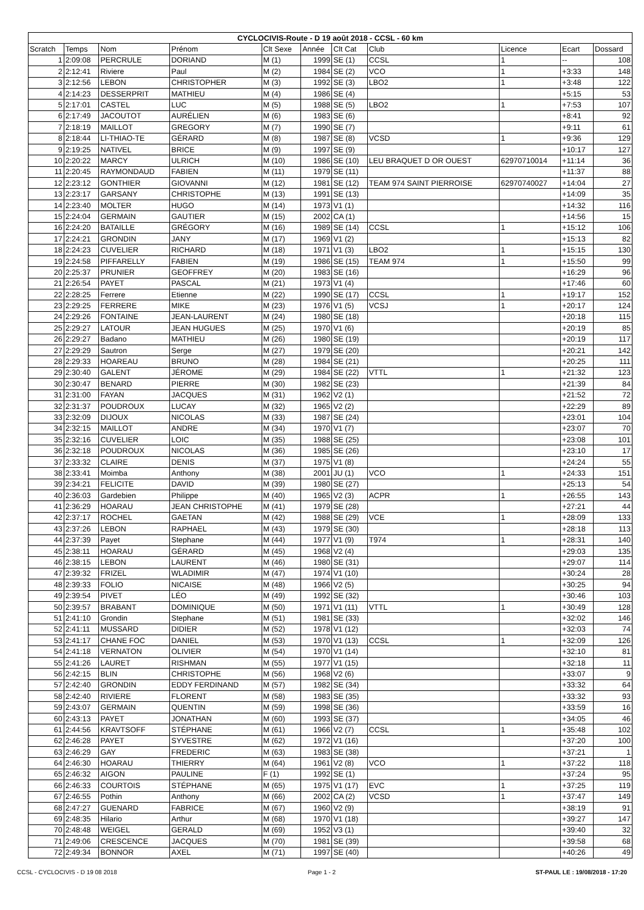| CYCLOCIVIS-Route - D 19 août 2018 - CCSL - 60 km | | | | | | | | | | |
| --- | --- | --- | --- | --- | --- | --- | --- | --- | --- | --- |
| Scratch | Temps | Nom | Prénom | Clt Sexe | Année | Clt Cat | Club | Licence | Ecart | Dossard |
| 1 | 2:09:08 | PERCRULE | DORIAND | M (1) | 1999 | SE (1) | CCSL | 1 | -- | 108 |
| 2 | 2:12:41 | Riviere | Paul | M (2) | 1984 | SE (2) | VCO | 1 | +3:33 | 148 |
| 3 | 2:12:56 | LEBON | CHRISTOPHER | M (3) | 1992 | SE (3) | LBO2 | 1 | +3:48 | 122 |
| 4 | 2:14:23 | DESSERPRIT | MATHIEU | M (4) | 1986 | SE (4) | | | +5:15 | 53 |
| 5 | 2:17:01 | CASTEL | LUC | M (5) | 1988 | SE (5) | LBO2 | 1 | +7:53 | 107 |
| 6 | 2:17:49 | JACOUTOT | AURÉLIEN | M (6) | 1983 | SE (6) | | | +8:41 | 92 |
| 7 | 2:18:19 | MAILLOT | GREGORY | M (7) | 1990 | SE (7) | | | +9:11 | 61 |
| 8 | 2:18:44 | LI-THIAO-TE | GÉRARD | M (8) | 1987 | SE (8) | VCSD | 1 | +9:36 | 129 |
| 9 | 2:19:25 | NATIVEL | BRICE | M (9) | 1997 | SE (9) | | | +10:17 | 127 |
| 10 | 2:20:22 | MARCY | ULRICH | M (10) | 1986 | SE (10) | LEU BRAQUET D OR OUEST | 62970710014 | +11:14 | 36 |
| 11 | 2:20:45 | RAYMONDAUD | FABIEN | M (11) | 1979 | SE (11) | | | +11:37 | 88 |
| 12 | 2:23:12 | GONTHIER | GIOVANNI | M (12) | 1981 | SE (12) | TEAM 974 SAINT PIERROISE | 62970740027 | +14:04 | 27 |
| 13 | 2:23:17 | GARSANY | CHRISTOPHE | M (13) | 1991 | SE (13) | | | +14:09 | 35 |
| 14 | 2:23:40 | MOLTER | HUGO | M (14) | 1973 | V1 (1) | | | +14:32 | 116 |
| 15 | 2:24:04 | GERMAIN | GAUTIER | M (15) | 2002 | CA (1) | | | +14:56 | 15 |
| 16 | 2:24:20 | BATAILLE | GRÉGORY | M (16) | 1989 | SE (14) | CCSL | 1 | +15:12 | 106 |
| 17 | 2:24:21 | GRONDIN | JANY | M (17) | 1969 | V1 (2) | | | +15:13 | 82 |
| 18 | 2:24:23 | CUVELIER | RICHARD | M (18) | 1971 | V1 (3) | LBO2 | 1 | +15:15 | 130 |
| 19 | 2:24:58 | PIFFARELLY | FABIEN | M (19) | 1986 | SE (15) | TEAM 974 | 1 | +15:50 | 99 |
| 20 | 2:25:37 | PRUNIER | GEOFFREY | M (20) | 1983 | SE (16) | | | +16:29 | 96 |
| 21 | 2:26:54 | PAYET | PASCAL | M (21) | 1973 | V1 (4) | | | +17:46 | 60 |
| 22 | 2:28:25 | Ferrere | Etienne | M (22) | 1990 | SE (17) | CCSL | 1 | +19:17 | 152 |
| 23 | 2:29:25 | FERRERE | MIKE | M (23) | 1976 | V1 (5) | VCSJ | 1 | +20:17 | 124 |
| 24 | 2:29:26 | FONTAINE | JEAN-LAURENT | M (24) | 1980 | SE (18) | | | +20:18 | 115 |
| 25 | 2:29:27 | LATOUR | JEAN HUGUES | M (25) | 1970 | V1 (6) | | | +20:19 | 85 |
| 26 | 2:29:27 | Badano | MATHIEU | M (26) | 1980 | SE (19) | | | +20:19 | 117 |
| 27 | 2:29:29 | Sautron | Serge | M (27) | 1979 | SE (20) | | | +20:21 | 142 |
| 28 | 2:29:33 | HOAREAU | BRUNO | M (28) | 1984 | SE (21) | | | +20:25 | 111 |
| 29 | 2:30:40 | GALENT | JÉROME | M (29) | 1984 | SE (22) | VTTL | 1 | +21:32 | 123 |
| 30 | 2:30:47 | BENARD | PIERRE | M (30) | 1982 | SE (23) | | | +21:39 | 84 |
| 31 | 2:31:00 | FAYAN | JACQUES | M (31) | 1962 | V2 (1) | | | +21:52 | 72 |
| 32 | 2:31:37 | POUDROUX | LUCAY | M (32) | 1965 | V2 (2) | | | +22:29 | 89 |
| 33 | 2:32:09 | DIJOUX | NICOLAS | M (33) | 1987 | SE (24) | | | +23:01 | 104 |
| 34 | 2:32:15 | MAILLOT | ANDRE | M (34) | 1970 | V1 (7) | | | +23:07 | 70 |
| 35 | 2:32:16 | CUVELIER | LOIC | M (35) | 1988 | SE (25) | | | +23:08 | 101 |
| 36 | 2:32:18 | POUDROUX | NICOLAS | M (36) | 1985 | SE (26) | | | +23:10 | 17 |
| 37 | 2:33:32 | CLAIRE | DENIS | M (37) | 1975 | V1 (8) | | | +24:24 | 55 |
| 38 | 2:33:41 | Moimba | Anthony | M (38) | 2001 | JU (1) | VCO | 1 | +24:33 | 151 |
| 39 | 2:34:21 | FELICITE | DAVID | M (39) | 1980 | SE (27) | | | +25:13 | 54 |
| 40 | 2:36:03 | Gardebien | Philippe | M (40) | 1965 | V2 (3) | ACPR | 1 | +26:55 | 143 |
| 41 | 2:36:29 | HOARAU | JEAN CHRISTOPHE | M (41) | 1979 | SE (28) | | | +27:21 | 44 |
| 42 | 2:37:17 | ROCHEL | GAETAN | M (42) | 1988 | SE (29) | VCE | 1 | +28:09 | 133 |
| 43 | 2:37:26 | LEBON | RAPHAEL | M (43) | 1979 | SE (30) | | | +28:18 | 113 |
| 44 | 2:37:39 | Payet | Stephane | M (44) | 1977 | V1 (9) | T974 | 1 | +28:31 | 140 |
| 45 | 2:38:11 | HOARAU | GÉRARD | M (45) | 1968 | V2 (4) | | | +29:03 | 135 |
| 46 | 2:38:15 | LEBON | LAURENT | M (46) | 1980 | SE (31) | | | +29:07 | 114 |
| 47 | 2:39:32 | FRIZEL | WLADIMIR | M (47) | 1974 | V1 (10) | | | +30:24 | 28 |
| 48 | 2:39:33 | FOLIO | NICAISE | M (48) | 1966 | V2 (5) | | | +30:25 | 94 |
| 49 | 2:39:54 | PIVET | LÉO | M (49) | 1992 | SE (32) | | | +30:46 | 103 |
| 50 | 2:39:57 | BRABANT | DOMINIQUE | M (50) | 1971 | V1 (11) | VTTL | 1 | +30:49 | 128 |
| 51 | 2:41:10 | Grondin | Stephane | M (51) | 1981 | SE (33) | | | +32:02 | 146 |
| 52 | 2:41:11 | MUSSARD | DIDIER | M (52) | 1978 | V1 (12) | | | +32:03 | 74 |
| 53 | 2:41:17 | CHANE FOC | DANIEL | M (53) | 1970 | V1 (13) | CCSL | 1 | +32:09 | 126 |
| 54 | 2:41:18 | VERNATON | OLIVIER | M (54) | 1970 | V1 (14) | | | +32:10 | 81 |
| 55 | 2:41:26 | LAURET | RISHMAN | M (55) | 1977 | V1 (15) | | | +32:18 | 11 |
| 56 | 2:42:15 | BLIN | CHRISTOPHE | M (56) | 1968 | V2 (6) | | | +33:07 | 9 |
| 57 | 2:42:40 | GRONDIN | EDDY FERDINAND | M (57) | 1982 | SE (34) | | | +33:32 | 64 |
| 58 | 2:42:40 | RIVIERE | FLORENT | M (58) | 1983 | SE (35) | | | +33:32 | 93 |
| 59 | 2:43:07 | GERMAIN | QUENTIN | M (59) | 1998 | SE (36) | | | +33:59 | 16 |
| 60 | 2:43:13 | PAYET | JONATHAN | M (60) | 1993 | SE (37) | | | +34:05 | 46 |
| 61 | 2:44:56 | KRAVTSOFF | STÉPHANE | M (61) | 1966 | V2 (7) | CCSL | 1 | +35:48 | 102 |
| 62 | 2:46:28 | PAYET | SYVESTRE | M (62) | 1972 | V1 (16) | | | +37:20 | 100 |
| 63 | 2:46:29 | GAY | FREDERIC | M (63) | 1983 | SE (38) | | | +37:21 | 1 |
| 64 | 2:46:30 | HOARAU | THIERRY | M (64) | 1961 | V2 (8) | VCO | 1 | +37:22 | 118 |
| 65 | 2:46:32 | AIGON | PAULINE | F (1) | 1992 | SE (1) | | | +37:24 | 95 |
| 66 | 2:46:33 | COURTOIS | STÉPHANE | M (65) | 1975 | V1 (17) | EVC | 1 | +37:25 | 119 |
| 67 | 2:46:55 | Pothin | Anthony | M (66) | 2002 | CA (2) | VCSD | 1 | +37:47 | 149 |
| 68 | 2:47:27 | GUENARD | FABRICE | M (67) | 1960 | V2 (9) | | | +38:19 | 91 |
| 69 | 2:48:35 | Hilario | Arthur | M (68) | 1970 | V1 (18) | | | +39:27 | 147 |
| 70 | 2:48:48 | WEIGEL | GERALD | M (69) | 1952 | V3 (1) | | | +39:40 | 32 |
| 71 | 2:49:06 | CRESCENCE | JACQUES | M (70) | 1981 | SE (39) | | | +39:58 | 68 |
| 72 | 2:49:34 | BONNOR | AXEL | M (71) | 1997 | SE (40) | | | +40:26 | 49 |
CCSL - CYCLOCIVIS - D 19 08 2018
Page 1 - 2
ST-PAUL LE : 19/08/2018 - 17:20